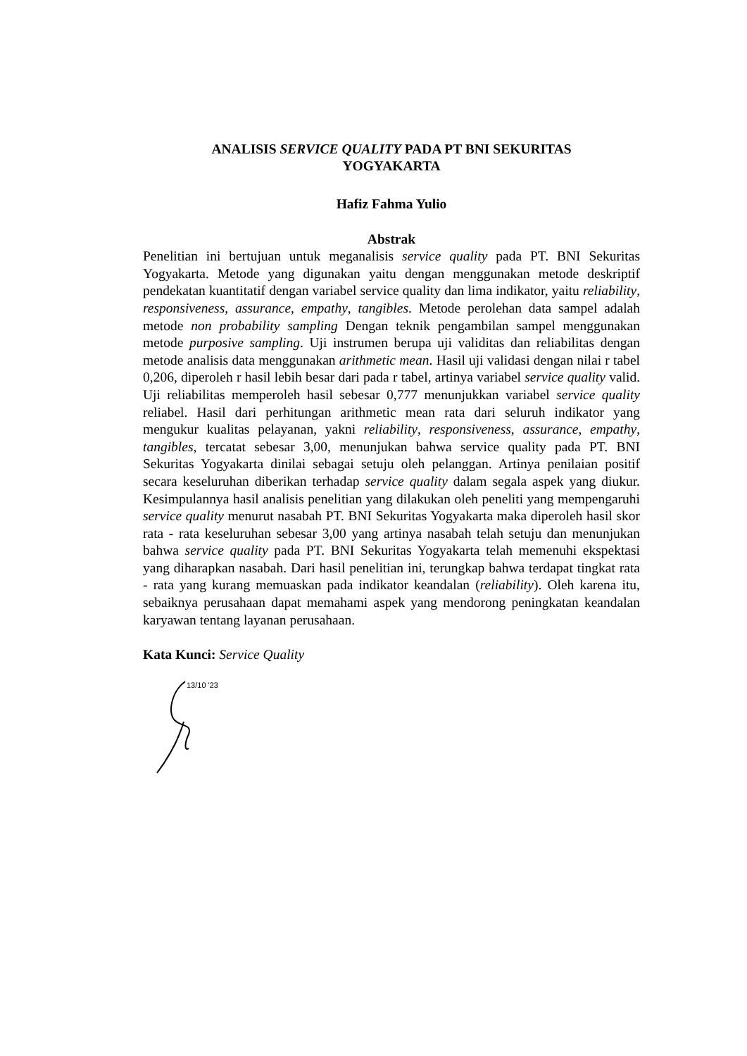ANALISIS SERVICE QUALITY PADA PT BNI SEKURITAS
YOGYAKARTA
Hafiz Fahma Yulio
Abstrak
Penelitian ini bertujuan untuk meganalisis service quality pada PT. BNI Sekuritas Yogyakarta. Metode yang digunakan yaitu dengan menggunakan metode deskriptif pendekatan kuantitatif dengan variabel service quality dan lima indikator, yaitu reliability, responsiveness, assurance, empathy, tangibles. Metode perolehan data sampel adalah metode non probability sampling Dengan teknik pengambilan sampel menggunakan metode purposive sampling. Uji instrumen berupa uji validitas dan reliabilitas dengan metode analisis data menggunakan arithmetic mean. Hasil uji validasi dengan nilai r tabel 0,206, diperoleh r hasil lebih besar dari pada r tabel, artinya variabel service quality valid. Uji reliabilitas memperoleh hasil sebesar 0,777 menunjukkan variabel service quality reliabel. Hasil dari perhitungan arithmetic mean rata dari seluruh indikator yang mengukur kualitas pelayanan, yakni reliability, responsiveness, assurance, empathy, tangibles, tercatat sebesar 3,00, menunjukan bahwa service quality pada PT. BNI Sekuritas Yogyakarta dinilai sebagai setuju oleh pelanggan. Artinya penilaian positif secara keseluruhan diberikan terhadap service quality dalam segala aspek yang diukur. Kesimpulannya hasil analisis penelitian yang dilakukan oleh peneliti yang mempengaruhi service quality menurut nasabah PT. BNI Sekuritas Yogyakarta maka diperoleh hasil skor rata - rata keseluruhan sebesar 3,00 yang artinya nasabah telah setuju dan menunjukan bahwa service quality pada PT. BNI Sekuritas Yogyakarta telah memenuhi ekspektasi yang diharapkan nasabah. Dari hasil penelitian ini, terungkap bahwa terdapat tingkat rata - rata yang kurang memuaskan pada indikator keandalan (reliability). Oleh karena itu, sebaiknya perusahaan dapat memahami aspek yang mendorong peningkatan keandalan karyawan tentang layanan perusahaan.
Kata Kunci: Service Quality
13/10 '23